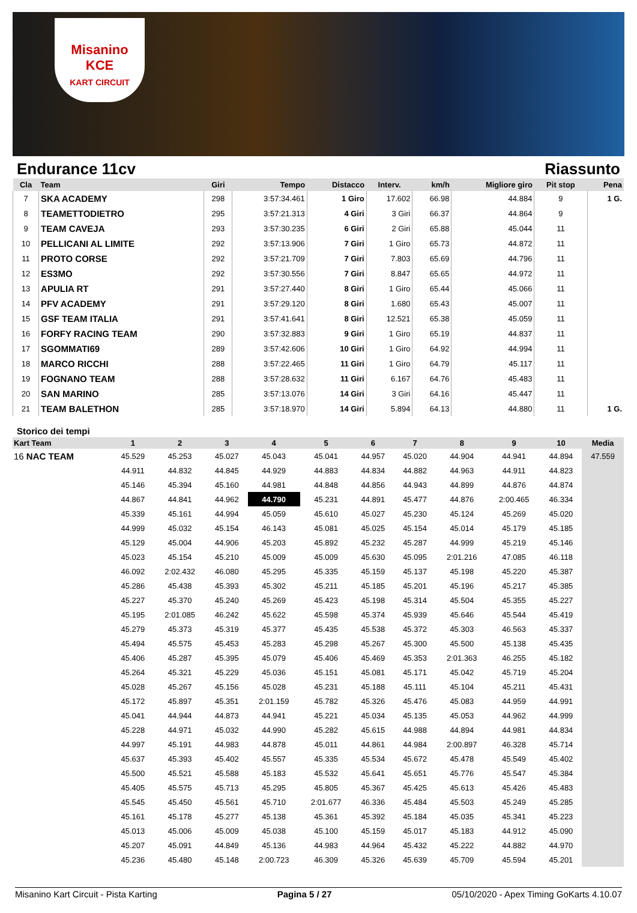Misanino
KCE
KART CIRCUIT
Endurance 11cv Riassunto
| Cla | Team | Giri | Tempo | Distacco | Interv. | km/h | Migliore giro | Pit stop | Pena |
| --- | --- | --- | --- | --- | --- | --- | --- | --- | --- |
| 7 | SKA ACADEMY | 298 | 3:57:34.461 | 1 Giro | 17.602 | 66.98 | 44.884 | 9 | 1 G. |
| 8 | TEAMETTODIETRO | 295 | 3:57:21.313 | 4 Giri | 3 Giri | 66.37 | 44.864 | 9 | |
| 9 | TEAM CAVEJA | 293 | 3:57:30.235 | 6 Giri | 2 Giri | 65.88 | 45.044 | 11 | |
| 10 | PELLICANI AL LIMITE | 292 | 3:57:13.906 | 7 Giri | 1 Giro | 65.73 | 44.872 | 11 | |
| 11 | PROTO CORSE | 292 | 3:57:21.709 | 7 Giri | 7.803 | 65.69 | 44.796 | 11 | |
| 12 | ES3MO | 292 | 3:57:30.556 | 7 Giri | 8.847 | 65.65 | 44.972 | 11 | |
| 13 | APULIA RT | 291 | 3:57:27.440 | 8 Giri | 1 Giro | 65.44 | 45.066 | 11 | |
| 14 | PFV ACADEMY | 291 | 3:57:29.120 | 8 Giri | 1.680 | 65.43 | 45.007 | 11 | |
| 15 | GSF TEAM ITALIA | 291 | 3:57:41.641 | 8 Giri | 12.521 | 65.38 | 45.059 | 11 | |
| 16 | FORFY RACING TEAM | 290 | 3:57:32.883 | 9 Giri | 1 Giro | 65.19 | 44.837 | 11 | |
| 17 | SGOMMATI69 | 289 | 3:57:42.606 | 10 Giri | 1 Giro | 64.92 | 44.994 | 11 | |
| 18 | MARCO RICCHI | 288 | 3:57:22.465 | 11 Giri | 1 Giro | 64.79 | 45.117 | 11 | |
| 19 | FOGNANO TEAM | 288 | 3:57:28.632 | 11 Giri | 6.167 | 64.76 | 45.483 | 11 | |
| 20 | SAN MARINO | 285 | 3:57:13.076 | 14 Giri | 3 Giri | 64.16 | 45.447 | 11 | |
| 21 | TEAM BALETHON | 285 | 3:57:18.970 | 14 Giri | 5.894 | 64.13 | 44.880 | 11 | 1 G. |
Storico dei tempi
| Kart Team | 1 | 2 | 3 | 4 | 5 | 6 | 7 | 8 | 9 | 10 | Media |
| --- | --- | --- | --- | --- | --- | --- | --- | --- | --- | --- | --- |
| 16 NAC TEAM | 45.529 | 45.253 | 45.027 | 45.043 | 45.041 | 44.957 | 45.020 | 44.904 | 44.941 | 44.894 | 47.559 |
| | 44.911 | 44.832 | 44.845 | 44.929 | 44.883 | 44.834 | 44.882 | 44.963 | 44.911 | 44.823 | |
| | 45.146 | 45.394 | 45.160 | 44.981 | 44.848 | 44.856 | 44.943 | 44.899 | 44.876 | 44.874 | |
| | 44.867 | 44.841 | 44.962 | 44.790 | 45.231 | 44.891 | 45.477 | 44.876 | 2:00.465 | 46.334 | |
| | 45.339 | 45.161 | 44.994 | 45.059 | 45.610 | 45.027 | 45.230 | 45.124 | 45.269 | 45.020 | |
| | 44.999 | 45.032 | 45.154 | 46.143 | 45.081 | 45.025 | 45.154 | 45.014 | 45.179 | 45.185 | |
| | 45.129 | 45.004 | 44.906 | 45.203 | 45.892 | 45.232 | 45.287 | 44.999 | 45.219 | 45.146 | |
| | 45.023 | 45.154 | 45.210 | 45.009 | 45.009 | 45.630 | 45.095 | 2:01.216 | 47.085 | 46.118 | |
| | 46.092 | 2:02.432 | 46.080 | 45.295 | 45.335 | 45.159 | 45.137 | 45.198 | 45.220 | 45.387 | |
| | 45.286 | 45.438 | 45.393 | 45.302 | 45.211 | 45.185 | 45.201 | 45.196 | 45.217 | 45.385 | |
| | 45.227 | 45.370 | 45.240 | 45.269 | 45.423 | 45.198 | 45.314 | 45.504 | 45.355 | 45.227 | |
| | 45.195 | 2:01.085 | 46.242 | 45.622 | 45.598 | 45.374 | 45.939 | 45.646 | 45.544 | 45.419 | |
| | 45.279 | 45.373 | 45.319 | 45.377 | 45.435 | 45.538 | 45.372 | 45.303 | 46.563 | 45.337 | |
| | 45.494 | 45.575 | 45.453 | 45.283 | 45.298 | 45.267 | 45.300 | 45.500 | 45.138 | 45.435 | |
| | 45.406 | 45.287 | 45.395 | 45.079 | 45.406 | 45.469 | 45.353 | 2:01.363 | 46.255 | 45.182 | |
| | 45.264 | 45.321 | 45.229 | 45.036 | 45.151 | 45.081 | 45.171 | 45.042 | 45.719 | 45.204 | |
| | 45.028 | 45.267 | 45.156 | 45.028 | 45.231 | 45.188 | 45.111 | 45.104 | 45.211 | 45.431 | |
| | 45.172 | 45.897 | 45.351 | 2:01.159 | 45.782 | 45.326 | 45.476 | 45.083 | 44.959 | 44.991 | |
| | 45.041 | 44.944 | 44.873 | 44.941 | 45.221 | 45.034 | 45.135 | 45.053 | 44.962 | 44.999 | |
| | 45.228 | 44.971 | 45.032 | 44.990 | 45.282 | 45.615 | 44.988 | 44.894 | 44.981 | 44.834 | |
| | 44.997 | 45.191 | 44.983 | 44.878 | 45.011 | 44.861 | 44.984 | 2:00.897 | 46.328 | 45.714 | |
| | 45.637 | 45.393 | 45.402 | 45.557 | 45.335 | 45.534 | 45.672 | 45.478 | 45.549 | 45.402 | |
| | 45.500 | 45.521 | 45.588 | 45.183 | 45.532 | 45.641 | 45.651 | 45.776 | 45.547 | 45.384 | |
| | 45.405 | 45.575 | 45.713 | 45.295 | 45.805 | 45.367 | 45.425 | 45.613 | 45.426 | 45.483 | |
| | 45.545 | 45.450 | 45.561 | 45.710 | 2:01.677 | 46.336 | 45.484 | 45.503 | 45.249 | 45.285 | |
| | 45.161 | 45.178 | 45.277 | 45.138 | 45.361 | 45.392 | 45.184 | 45.035 | 45.341 | 45.223 | |
| | 45.013 | 45.006 | 45.009 | 45.038 | 45.100 | 45.159 | 45.017 | 45.183 | 44.912 | 45.090 | |
| | 45.207 | 45.091 | 44.849 | 45.136 | 44.983 | 44.964 | 45.432 | 45.222 | 44.882 | 44.970 | |
| | 45.236 | 45.480 | 45.148 | 2:00.723 | 46.309 | 45.326 | 45.639 | 45.709 | 45.594 | 45.201 | |
Misanino Kart Circuit - Pista Karting Pagina 5 / 27 05/10/2020 - Apex Timing GoKarts 4.10.07